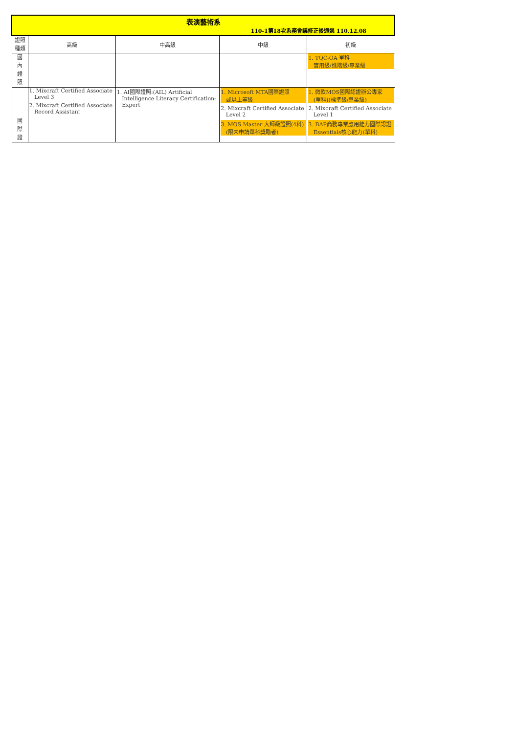| 表演藝術系 110-1第18次系務會議修正後通過 110.12.08 | | | | |
| 證照種類 | 高級 | 中高級 | 中級 | 初級 |
| 國 內 證 照 | | | | 1. TQC-OA 單科 實用級/進階級/專業級 |
| 國 際 證 | 1. Mixcraft Certified Associate Level 3 2. Mixcraft Certified Associate Record Assistant | 1. AI國際證照:(AIL) Artificial Intelligence Literacy Certification- Expert | 1. Microsoft MTA國際證照 或以上等級 2. Mixcraft Certified Associate Level 2 3. MOS Master 大師級證照(4科) (限未申請單科獎勵者) | 1. 微軟MOS國際認證辦公專家 (單科)(標準級/專業級) 2. Mixcraft Certified Associate Level 1 3. BAP商務專業應用能力國際認證 Essentials核心能力(單科) |